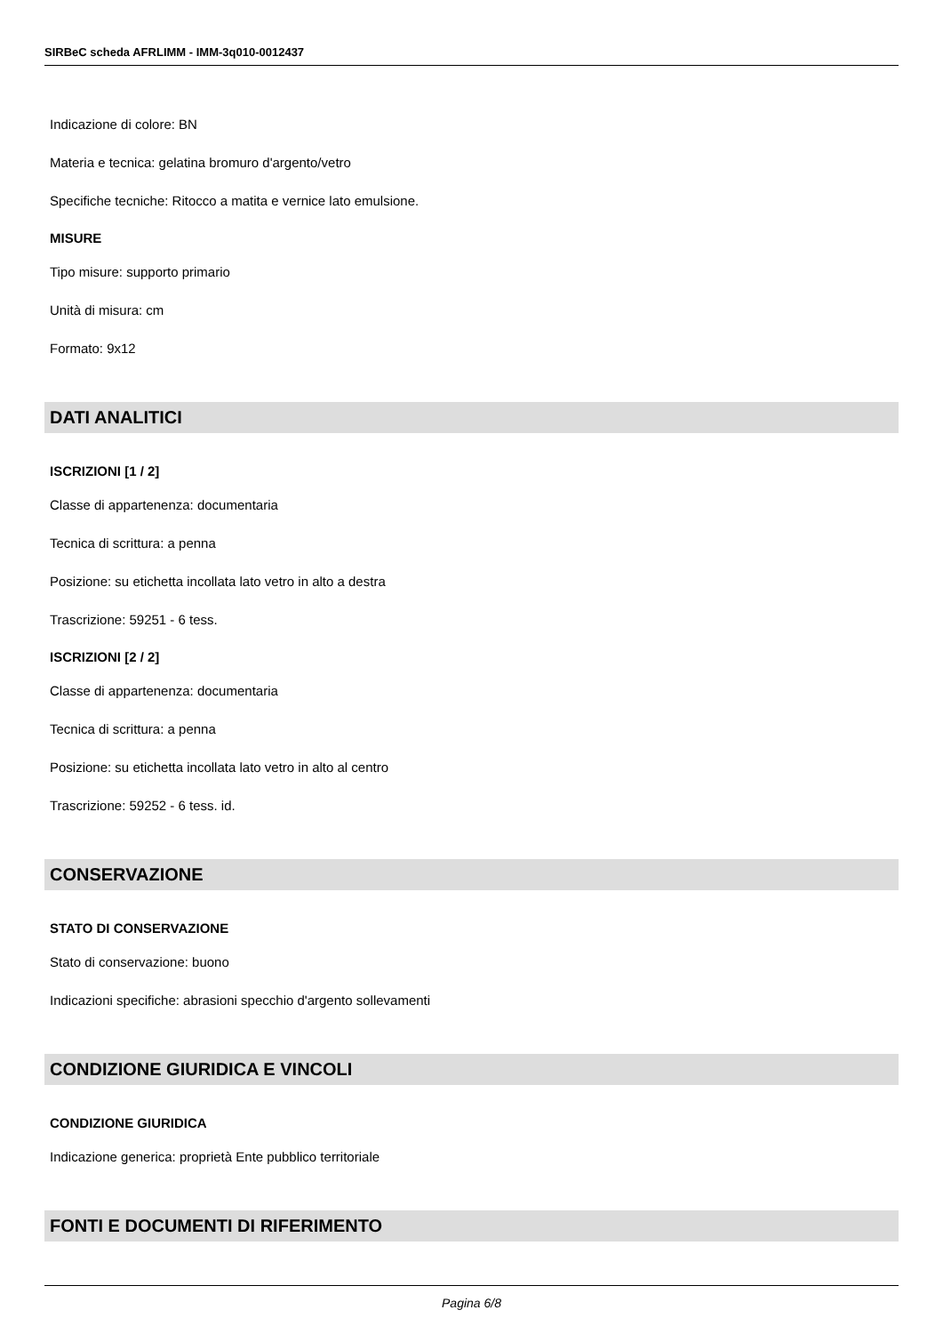SIRBeC scheda AFRLIMM - IMM-3q010-0012437
Indicazione di colore: BN
Materia e tecnica: gelatina bromuro d'argento/vetro
Specifiche tecniche: Ritocco a matita e vernice lato emulsione.
MISURE
Tipo misure: supporto primario
Unità di misura: cm
Formato: 9x12
DATI ANALITICI
ISCRIZIONI [1 / 2]
Classe di appartenenza: documentaria
Tecnica di scrittura: a penna
Posizione: su etichetta incollata lato vetro in alto a destra
Trascrizione: 59251 - 6 tess.
ISCRIZIONI [2 / 2]
Classe di appartenenza: documentaria
Tecnica di scrittura: a penna
Posizione: su etichetta incollata lato vetro in alto al centro
Trascrizione: 59252 - 6 tess. id.
CONSERVAZIONE
STATO DI CONSERVAZIONE
Stato di conservazione: buono
Indicazioni specifiche: abrasioni specchio d'argento sollevamenti
CONDIZIONE GIURIDICA E VINCOLI
CONDIZIONE GIURIDICA
Indicazione generica: proprietà Ente pubblico territoriale
FONTI E DOCUMENTI DI RIFERIMENTO
Pagina 6/8